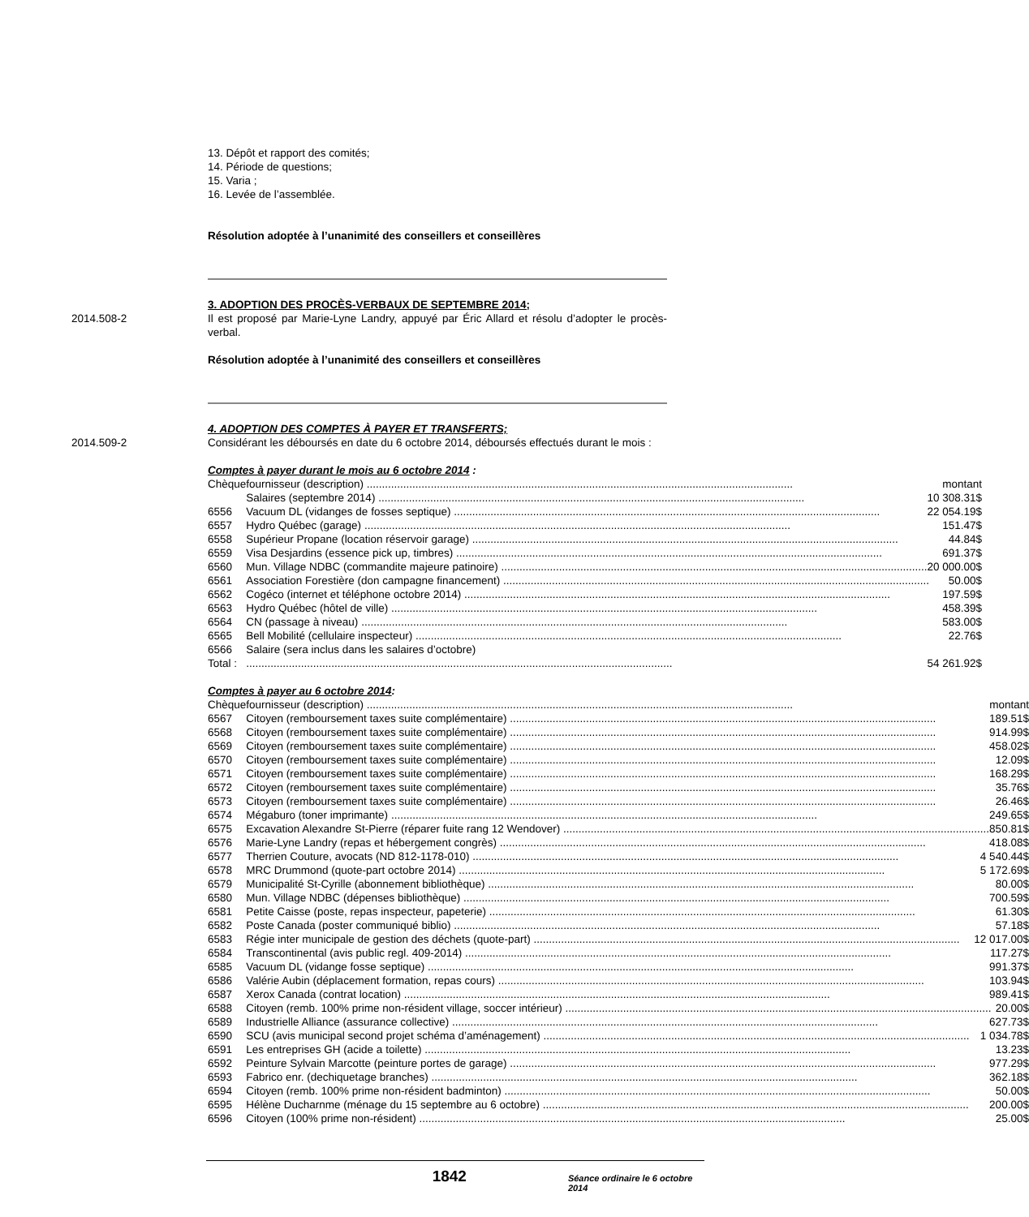13. Dépôt et rapport des comités;
14. Période de questions;
15. Varia ;
16. Levée de l’assemblée.
Résolution adoptée à l’unanimité des conseillers et conseillères
3. ADOPTION DES PROCÈS-VERBAUX DE SEPTEMBRE 2014;
Il est proposé par Marie-Lyne Landry, appuyé par Éric Allard et résolu d’adopter le procès-verbal.
Résolution adoptée à l’unanimité des conseillers et conseillères
4. ADOPTION DES COMPTES À PAYER ET TRANSFERTS;
Considérant les déboursés en date du 6 octobre 2014, déboursés effectués durant le mois :
Comptes à payer durant le mois au 6 octobre 2014 :
| Chèque | fournisseur (description) montant |
| | Salaires (septembre 2014) 10 308.31$ |
| 6556 | Vacuum DL (vidanges de fosses septique) 22 054.19$ |
| 6557 | Hydro Québec (garage) 151.47$ |
| 6558 | Supérieur Propane (location réservoir garage) 44.84$ |
| 6559 | Visa Desjardins (essence pick up, timbres) 691.37$ |
| 6560 | Mun. Village NDBC (commandite majeure patinoire) 20 000.00$ |
| 6561 | Association Forestière (don campagne financement) 50.00$ |
| 6562 | Cogéco (internet et téléphone octobre 2014) 197.59$ |
| 6563 | Hydro Québec (hôtel de ville) 458.39$ |
| 6564 | CN (passage à niveau) 583.00$ |
| 6565 | Bell Mobilité (cellulaire inspecteur) 22.76$ |
| 6566 | Salaire (sera inclus dans les salaires d’octobre) |
| Total : | 54 261.92$ |
Comptes à payer au 6 octobre 2014:
| Chèque | fournisseur (description) montant |
| 6567 | Citoyen (remboursement taxes suite complémentaire) 189.51$ |
| 6568 | Citoyen (remboursement taxes suite complémentaire) 914.99$ |
| 6569 | Citoyen (remboursement taxes suite complémentaire) 458.02$ |
| 6570 | Citoyen (remboursement taxes suite complémentaire) 12.09$ |
| 6571 | Citoyen (remboursement taxes suite complémentaire) 168.29$ |
| 6572 | Citoyen (remboursement taxes suite complémentaire) 35.76$ |
| 6573 | Citoyen (remboursement taxes suite complémentaire) 26.46$ |
| 6574 | Mégaburo (toner imprimante) 249.65$ |
| 6575 | Excavation Alexandre St-Pierre (réparer fuite rang 12 Wendover) 850.81$ |
| 6576 | Marie-Lyne Landry (repas et hébergement congrès) 418.08$ |
| 6577 | Therrien Couture, avocats (ND 812-1178-010) 4 540.44$ |
| 6578 | MRC Drummond (quote-part octobre 2014) 5 172.69$ |
| 6579 | Municipalité St-Cyrille (abonnement bibliothèque) 80.00$ |
| 6580 | Mun. Village NDBC (dépenses bibliothèque) 700.59$ |
| 6581 | Petite Caisse (poste, repas inspecteur, papeterie) 61.30$ |
| 6582 | Poste Canada (poster communiqué biblio) 57.18$ |
| 6583 | Régie inter municipale de gestion des déchets (quote-part) 12 017.00$ |
| 6584 | Transcontinental (avis public regl. 409-2014) 117.27$ |
| 6585 | Vacuum DL (vidange fosse septique) 991.37$ |
| 6586 | Valérie Aubin (déplacement formation, repas cours) 103.94$ |
| 6587 | Xerox Canada (contrat location) 989.41$ |
| 6588 | Citoyen (remb. 100% prime non-résident village, soccer intérieur) 20.00$ |
| 6589 | Industrielle Alliance (assurance collective) 627.73$ |
| 6590 | SCU (avis municipal second projet schéma d’aménagement) 1 034.78$ |
| 6591 | Les entreprises GH (acide a toilette) 13.23$ |
| 6592 | Peinture Sylvain Marcotte (peinture portes de garage) 977.29$ |
| 6593 | Fabrico enr. (dechiquetage branches) 362.18$ |
| 6594 | Citoyen (remb. 100% prime non-résident badminton) 50.00$ |
| 6595 | Hélène Ducharnme (ménage du 15 septembre au 6 octobre) 200.00$ |
| 6596 | Citoyen (100% prime non-résident) 25.00$ |
2014.508-2
2014.509-2
1842 Séance ordinaire le 6 octobre 2014